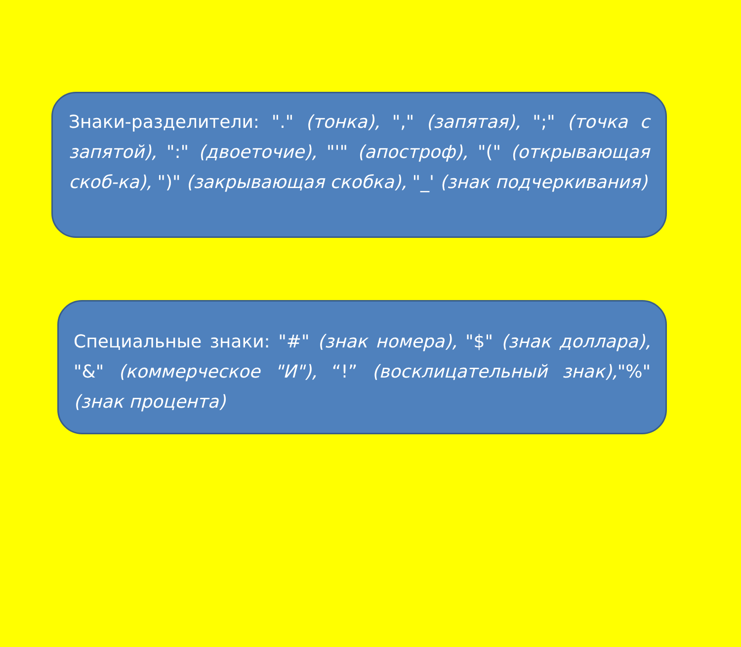Знаки-разделители: "." (тонка), "," (запятая), ";" (точка с запятой), ":" (двоеточие), "'" (апостроф), "(" (открывающая скоб-ка), ")" (закрывающая скобка), "_' (знак подчеркивания)
Специальные знаки: "#" (знак номера), "$" (знак доллара), "&" (коммерческое "И"), “!” (восклицательный знак),"%" (знак процента)